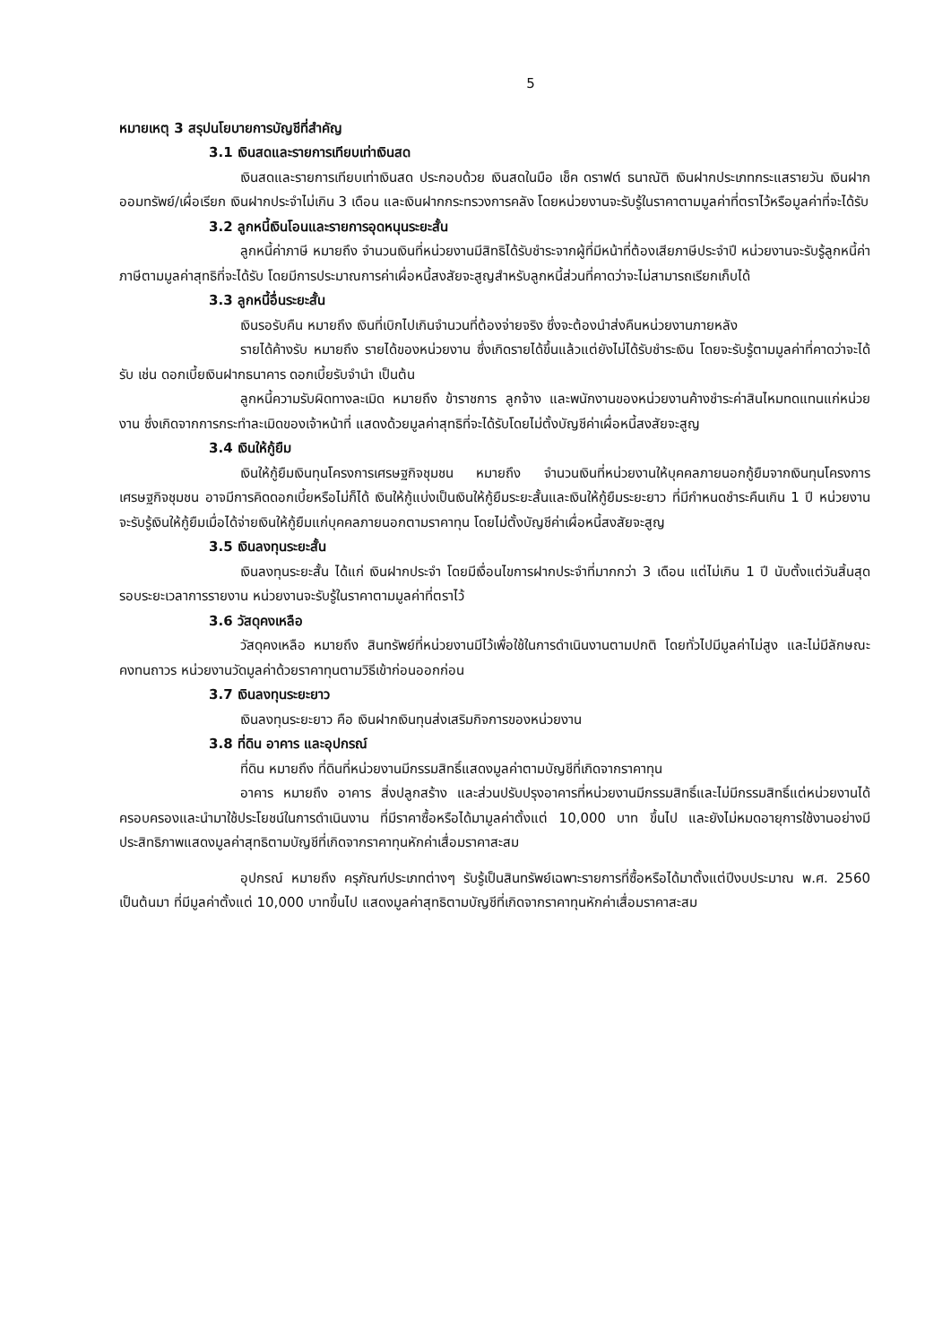5
หมายเหตุ 3 สรุปนโยบายการบัญชีที่สำคัญ
3.1 เงินสดและรายการเทียบเท่าเงินสด
เงินสดและรายการเทียบเท่าเงินสด ประกอบด้วย เงินสดในมือ เช็ค ดราฟต์ ธนาณัติ เงินฝากประเภทกระแสรายวัน เงินฝากออมทรัพย์/เผื่อเรียก เงินฝากประจำไม่เกิน 3 เดือน และเงินฝากกระทรวงการคลัง โดยหน่วยงานจะรับรู้ในราคาตามมูลค่าที่ตราไว้หรือมูลค่าที่จะได้รับ
3.2 ลูกหนี้เงินโอนและรายการอุดหนุนระยะสั้น
ลูกหนี้ค่าภาษี หมายถึง จำนวนเงินที่หน่วยงานมีสิทธิได้รับชำระจากผู้ที่มีหน้าที่ต้องเสียภาษีประจำปี หน่วยงานจะรับรู้ลูกหนี้ค่าภาษีตามมูลค่าสุทธิที่จะได้รับ โดยมีการประมาณการค่าเผื่อหนี้สงสัยจะสูญสำหรับลูกหนี้ส่วนที่คาดว่าจะไม่สามารถเรียกเก็บได้
3.3 ลูกหนี้อื่นระยะสั้น
เงินรอรับคืน หมายถึง เงินที่เบิกไปเกินจำนวนที่ต้องจ่ายจริง ซึ่งจะต้องนำส่งคืนหน่วยงานภายหลัง
รายได้ค้างรับ หมายถึง รายได้ของหน่วยงาน ซึ่งเกิดรายได้ขึ้นแล้วแต่ยังไม่ได้รับชำระเงิน โดยจะรับรู้ตามมูลค่าที่คาดว่าจะได้รับ เช่น ดอกเบี้ยเงินฝากธนาคาร ดอกเบี้ยรับจำนำ เป็นต้น
ลูกหนี้ความรับผิดทางละเมิด หมายถึง ข้าราชการ ลูกจ้าง และพนักงานของหน่วยงานค้างชำระค่าสินไหมทดแทนแก่หน่วยงาน ซึ่งเกิดจากการกระทำละเมิดของเจ้าหน้าที่ แสดงด้วยมูลค่าสุทธิที่จะได้รับโดยไม่ตั้งบัญชีค่าเผื่อหนี้สงสัยจะสูญ
3.4 เงินให้กู้ยืม
เงินให้กู้ยืมเงินทุนโครงการเศรษฐกิจชุมชน หมายถึง จำนวนเงินที่หน่วยงานให้บุคคลภายนอกกู้ยืมจากเงินทุนโครงการเศรษฐกิจชุมชน อาจมีการคิดดอกเบี้ยหรือไม่ก็ได้ เงินให้กู้แบ่งเป็นเงินให้กู้ยืมระยะสั้นและเงินให้กู้ยืมระยะยาว ที่มีกำหนดชำระคืนเกิน 1 ปี หน่วยงานจะรับรู้เงินให้กู้ยืมเมื่อได้จ่ายเงินให้กู้ยืมแก่บุคคลภายนอกตามราคาทุน โดยไม่ตั้งบัญชีค่าเผื่อหนี้สงสัยจะสูญ
3.5 เงินลงทุนระยะสั้น
เงินลงทุนระยะสั้น ได้แก่ เงินฝากประจำ โดยมีเงื่อนไขการฝากประจำที่มากกว่า 3 เดือน แต่ไม่เกิน 1 ปี นับตั้งแต่วันสิ้นสุดรอบระยะเวลาการรายงาน หน่วยงานจะรับรู้ในราคาตามมูลค่าที่ตราไว้
3.6 วัสดุคงเหลือ
วัสดุคงเหลือ หมายถึง สินทรัพย์ที่หน่วยงานมีไว้เพื่อใช้ในการดำเนินงานตามปกติ โดยทั่วไปมีมูลค่าไม่สูง และไม่มีลักษณะคงทนถาวร หน่วยงานวัดมูลค่าด้วยราคาทุนตามวิธีเข้าก่อนออกก่อน
3.7 เงินลงทุนระยะยาว
เงินลงทุนระยะยาว คือ เงินฝากเงินทุนส่งเสริมกิจการของหน่วยงาน
3.8 ที่ดิน อาคาร และอุปกรณ์
ที่ดิน หมายถึง ที่ดินที่หน่วยงานมีกรรมสิทธิ์แสดงมูลค่าตามบัญชีที่เกิดจากราคาทุน
อาคาร หมายถึง อาคาร สิ่งปลูกสร้าง และส่วนปรับปรุงอาคารที่หน่วยงานมีกรรมสิทธิ์และไม่มีกรรมสิทธิ์แต่หน่วยงานได้ครอบครองและนำมาใช้ประโยชน์ในการดำเนินงาน ที่มีราคาซื้อหรือได้มามูลค่าตั้งแต่ 10,000 บาท ขึ้นไป และยังไม่หมดอายุการใช้งานอย่างมีประสิทธิภาพแสดงมูลค่าสุทธิตามบัญชีที่เกิดจากราคาทุนหักค่าเสื่อมราคาสะสม
อุปกรณ์ หมายถึง ครุภัณฑ์ประเภทต่างๆ รับรู้เป็นสินทรัพย์เฉพาะรายการที่ซื้อหรือได้มาตั้งแต่ปีงบประมาณ พ.ศ. 2560 เป็นต้นมา ที่มีมูลค่าตั้งแต่ 10,000 บาทขึ้นไป แสดงมูลค่าสุทธิตามบัญชีที่เกิดจากราคาทุนหักค่าเสื่อมราคาสะสม